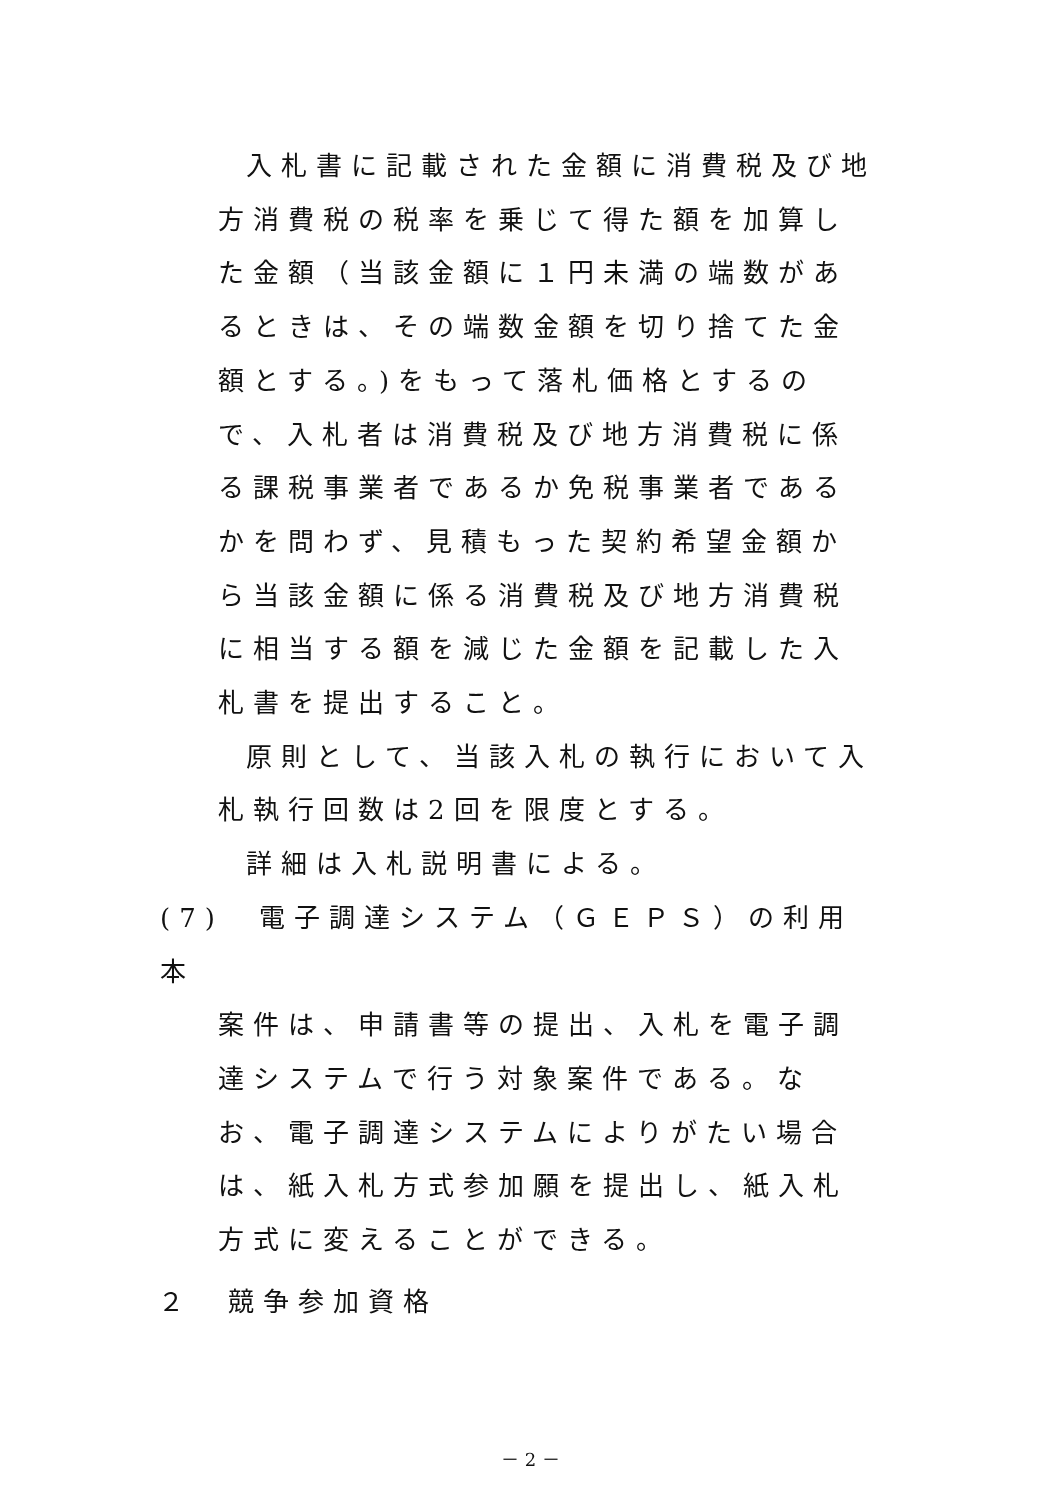入札書に記載された金額に消費税及び地方消費税の税率を乗じて得た額を加算した金額（当該金額に１円未満の端数があるときは、その端数金額を切り捨てた金額とする。)をもって落札価格とするので、入札者は消費税及び地方消費税に係る課税事業者であるか免税事業者であるかを問わず、見積もった契約希望金額から当該金額に係る消費税及び地方消費税に相当する額を減じた金額を記載した入札書を提出すること。
原則として、当該入札の執行において入札執行回数は2回を限度とする。
詳細は入札説明書による。
(7)　電子調達システム（ＧＥＰＳ）の利用　本
案件は、申請書等の提出、入札を電子調達システムで行う対象案件である。なお、電子調達システムによりがたい場合は、紙入札方式参加願を提出し、紙入札方式に変えることができる。
２　競争参加資格
－ 2 －